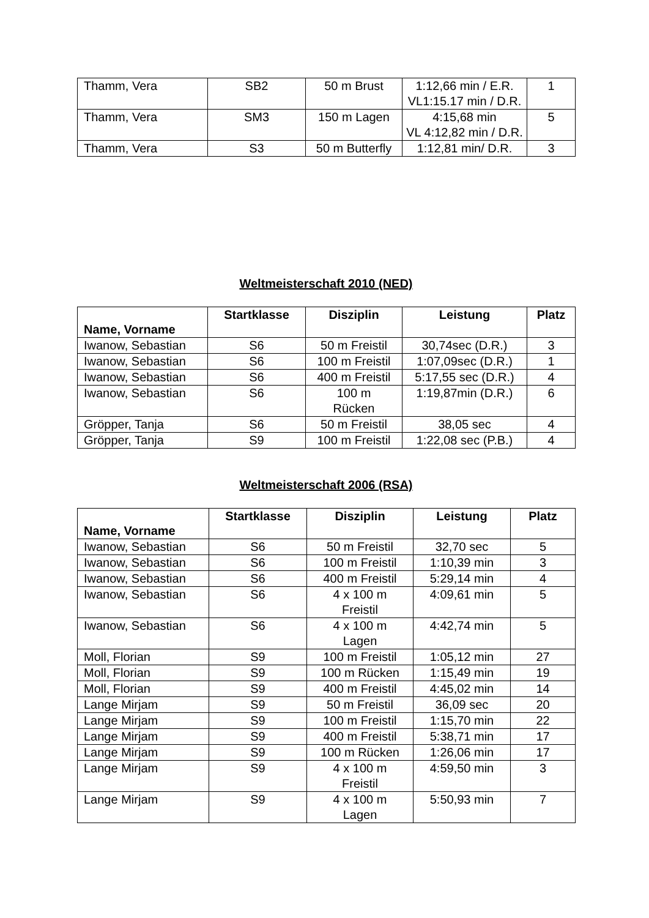| Thamm, Vera | SB2 | 50 m Brust | 1:12,66 min / E.R. VL1:15.17 min / D.R. | 1 |
| Thamm, Vera | SM3 | 150 m Lagen | 4:15,68 min VL 4:12,82 min / D.R. | 5 |
| Thamm, Vera | S3 | 50 m Butterfly | 1:12,81 min/ D.R. | 3 |
Weltmeisterschaft 2010 (NED)
| Name, Vorname | Startklasse | Disziplin | Leistung | Platz |
| --- | --- | --- | --- | --- |
| Iwanow, Sebastian | S6 | 50 m Freistil | 30,74sec (D.R.) | 3 |
| Iwanow, Sebastian | S6 | 100 m Freistil | 1:07,09sec (D.R.) | 1 |
| Iwanow, Sebastian | S6 | 400 m Freistil | 5:17,55 sec (D.R.) | 4 |
| Iwanow, Sebastian | S6 | 100 m Rücken | 1:19,87min (D.R.) | 6 |
| Gröpper, Tanja | S6 | 50 m Freistil | 38,05 sec | 4 |
| Gröpper, Tanja | S9 | 100 m Freistil | 1:22,08 sec (P.B.) | 4 |
Weltmeisterschaft 2006 (RSA)
| Name, Vorname | Startklasse | Disziplin | Leistung | Platz |
| --- | --- | --- | --- | --- |
| Iwanow, Sebastian | S6 | 50 m Freistil | 32,70 sec | 5 |
| Iwanow, Sebastian | S6 | 100 m Freistil | 1:10,39 min | 3 |
| Iwanow, Sebastian | S6 | 400 m Freistil | 5:29,14 min | 4 |
| Iwanow, Sebastian | S6 | 4 x 100 m Freistil | 4:09,61 min | 5 |
| Iwanow, Sebastian | S6 | 4 x 100 m Lagen | 4:42,74 min | 5 |
| Moll, Florian | S9 | 100 m Freistil | 1:05,12 min | 27 |
| Moll, Florian | S9 | 100 m Rücken | 1:15,49 min | 19 |
| Moll, Florian | S9 | 400 m Freistil | 4:45,02 min | 14 |
| Lange Mirjam | S9 | 50 m Freistil | 36,09 sec | 20 |
| Lange Mirjam | S9 | 100 m Freistil | 1:15,70 min | 22 |
| Lange Mirjam | S9 | 400 m Freistil | 5:38,71 min | 17 |
| Lange Mirjam | S9 | 100 m Rücken | 1:26,06 min | 17 |
| Lange Mirjam | S9 | 4 x 100 m Freistil | 4:59,50 min | 3 |
| Lange Mirjam | S9 | 4 x 100 m Lagen | 5:50,93 min | 7 |